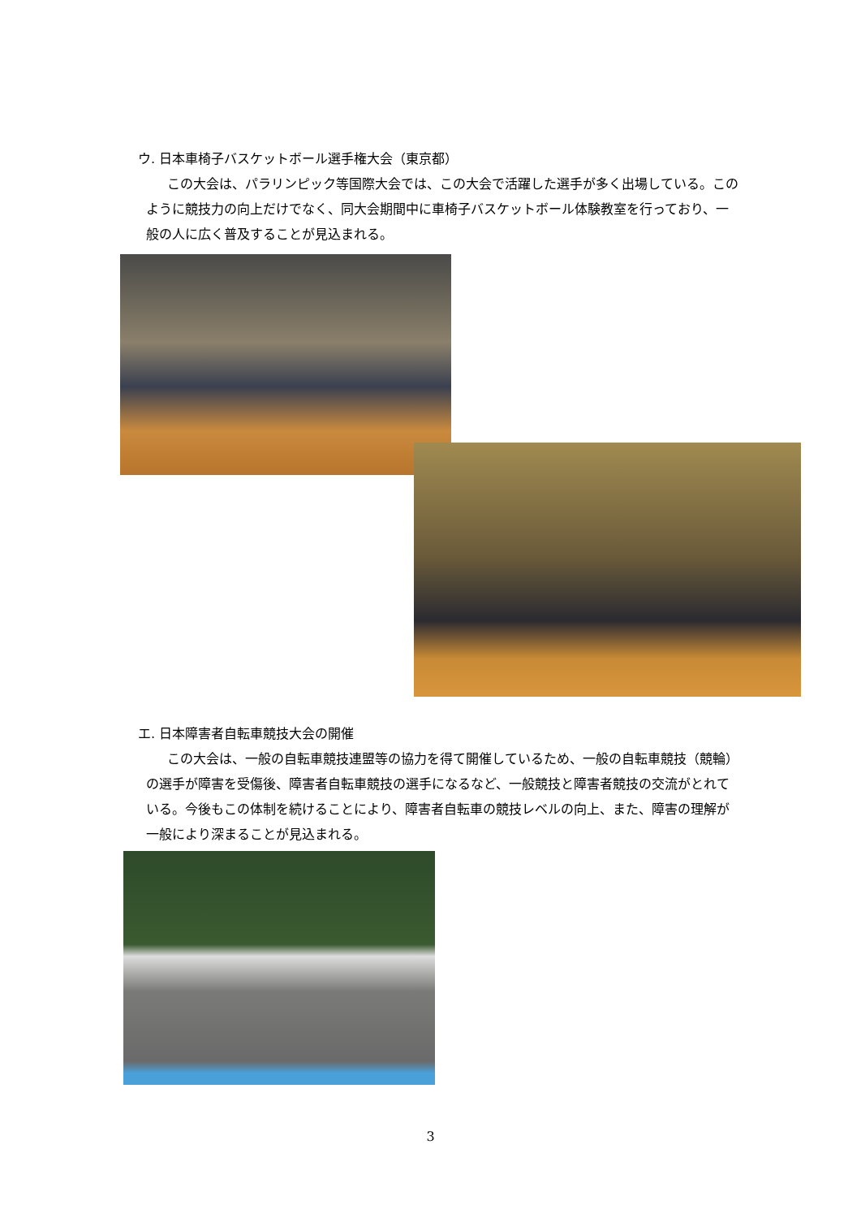ウ. 日本車椅子バスケットボール選手権大会（東京都）
この大会は、パラリンピック等国際大会では、この大会で活躍した選手が多く出場している。このように競技力の向上だけでなく、同大会期間中に車椅子バスケットボール体験教室を行っており、一般の人に広く普及することが見込まれる。
エ. 日本障害者自転車競技大会の開催
この大会は、一般の自転車競技連盟等の協力を得て開催しているため、一般の自転車競技（競輪）の選手が障害を受傷後、障害者自転車競技の選手になるなど、一般競技と障害者競技の交流がとれている。今後もこの体制を続けることにより、障害者自転車の競技レベルの向上、また、障害の理解が一般により深まることが見込まれる。
3